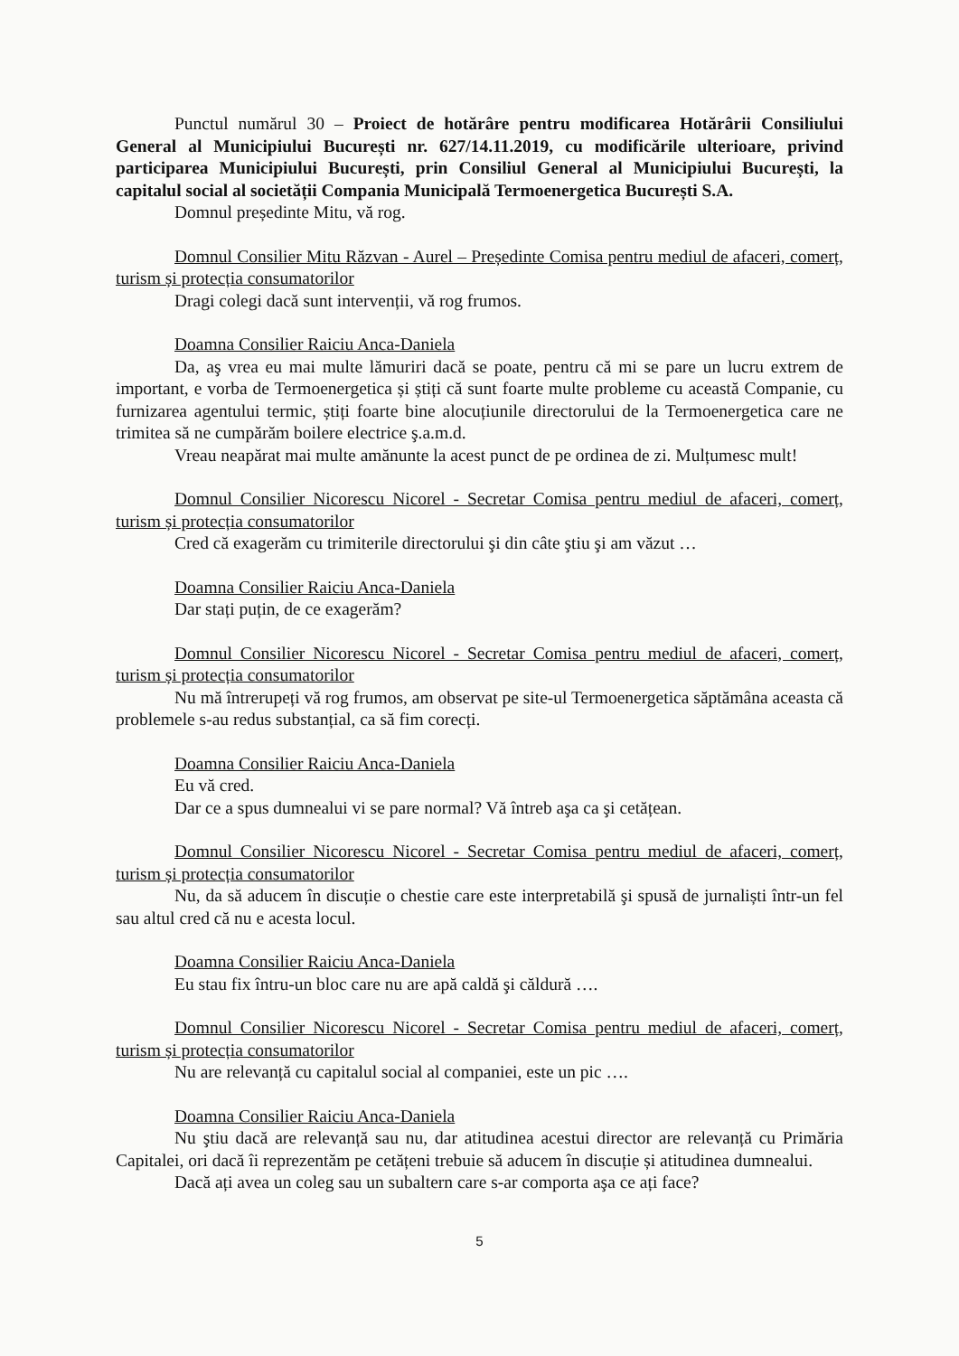Punctul numărul 30 – Proiect de hotărâre pentru modificarea Hotărârii Consiliului General al Municipiului București nr. 627/14.11.2019, cu modificările ulterioare, privind participarea Municipiului București, prin Consiliul General al Municipiului București, la capitalul social al societății Compania Municipală Termoenergetica București S.A.
Domnul președinte Mitu, vă rog.
Domnul Consilier Mitu Răzvan - Aurel – Președinte Comisa pentru mediul de afaceri, comerț, turism și protecția consumatorilor
Dragi colegi dacă sunt intervenții, vă rog frumos.
Doamna Consilier Raiciu Anca-Daniela
Da, aş vrea eu mai multe lămuriri dacă se poate, pentru că mi se pare un lucru extrem de important, e vorba de Termoenergetica și știți că sunt foarte multe probleme cu această Companie, cu furnizarea agentului termic, știți foarte bine alocuțiunile directorului de la Termoenergetica care ne trimitea să ne cumpărăm boilere electrice ş.a.m.d.
Vreau neapărat mai multe amănunte la acest punct de pe ordinea de zi. Mulțumesc mult!
Domnul Consilier Nicorescu Nicorel - Secretar Comisa pentru mediul de afaceri, comerț, turism și protecția consumatorilor
Cred că exagerăm cu trimiterile directorului şi din câte ştiu şi am văzut …
Doamna Consilier Raiciu Anca-Daniela
Dar stați puțin, de ce exagerăm?
Domnul Consilier Nicorescu Nicorel - Secretar Comisa pentru mediul de afaceri, comerț, turism și protecția consumatorilor
Nu mă întrerupeți vă rog frumos, am observat pe site-ul Termoenergetica săptămâna aceasta că problemele s-au redus substanțial, ca să fim corecți.
Doamna Consilier Raiciu Anca-Daniela
Eu vă cred.
Dar ce a spus dumnealui vi se pare normal? Vă întreb aşa ca şi cetățean.
Domnul Consilier Nicorescu Nicorel - Secretar Comisa pentru mediul de afaceri, comerț, turism și protecția consumatorilor
Nu, da să aducem în discuție o chestie care este interpretabilă şi spusă de jurnaliști într-un fel sau altul cred că nu e acesta locul.
Doamna Consilier Raiciu Anca-Daniela
Eu stau fix întru-un bloc care nu are apă caldă şi căldură ….
Domnul Consilier Nicorescu Nicorel - Secretar Comisa pentru mediul de afaceri, comerț, turism și protecția consumatorilor
Nu are relevanță cu capitalul social al companiei, este un pic ….
Doamna Consilier Raiciu Anca-Daniela
Nu ştiu dacă are relevanță sau nu, dar atitudinea acestui director are relevanță cu Primăria Capitalei, ori dacă îi reprezentăm pe cetățeni trebuie să aducem în discuție și atitudinea dumnealui.
Dacă ați avea un coleg sau un subaltern care s-ar comporta aşa ce ați face?
5